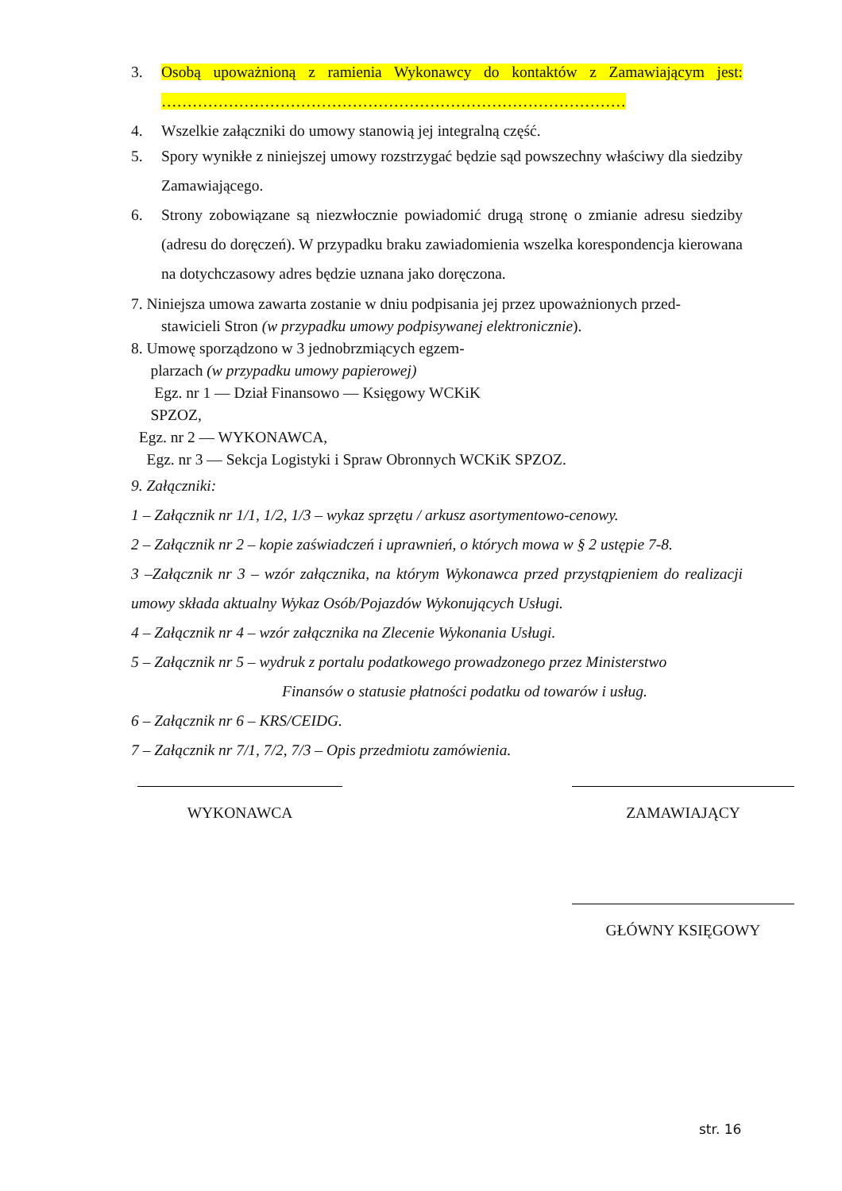3. Osobą upoważnioną z ramienia Wykonawcy do kontaktów z Zamawiającym jest: ………………………………………………………………………………
4. Wszelkie załączniki do umowy stanowią jej integralną część.
5. Spory wynikłe z niniejszej umowy rozstrzygać będzie sąd powszechny właściwy dla siedziby Zamawiającego.
6. Strony zobowiązane są niezwłocznie powiadomić drugą stronę o zmianie adresu siedziby (adresu do doręczeń). W przypadku braku zawiadomienia wszelka korespondencja kierowana na dotychczasowy adres będzie uznana jako doręczona.
7. Niniejsza umowa zawarta zostanie w dniu podpisania jej przez upoważnionych przed-
stawicieli Stron (w przypadku umowy podpisywanej elektronicznie).
8. Umowę sporządzono w 3 jednobrzmiących egzem-
plarzach (w przypadku umowy papierowej)
Egz. nr 1 — Dział Finansowo — Księgowy WCKiK
SPZOZ,
Egz. nr 2 — WYKONAWCA,
Egz. nr 3 — Sekcja Logistyki i Spraw Obronnych WCKiK SPZOZ.
9. Załączniki:
1 – Załącznik nr 1/1, 1/2, 1/3 – wykaz sprzętu / arkusz asortymentowo-cenowy.
2 – Załącznik nr 2 – kopie zaświadczeń i uprawnień, o których mowa w § 2 ustępie 7-8.
3 –Załącznik nr 3 – wzór załącznika, na którym Wykonawca przed przystąpieniem do realizacji umowy składa aktualny Wykaz Osób/Pojazdów Wykonujących Usługi.
4 – Załącznik nr 4 – wzór załącznika na Zlecenie Wykonania Usługi.
5 – Załącznik nr 5 – wydruk z portalu podatkowego prowadzonego przez Ministerstwo
Finansów o statusie płatności podatku od towarów i usług.
6 – Załącznik nr 6 – KRS/CEIDG.
7 – Załącznik nr 7/1, 7/2, 7/3 – Opis przedmiotu zamówienia.
WYKONAWCA ZAMAWIAJĄCY
GŁÓWNY KSIĘGOWY
str. 16